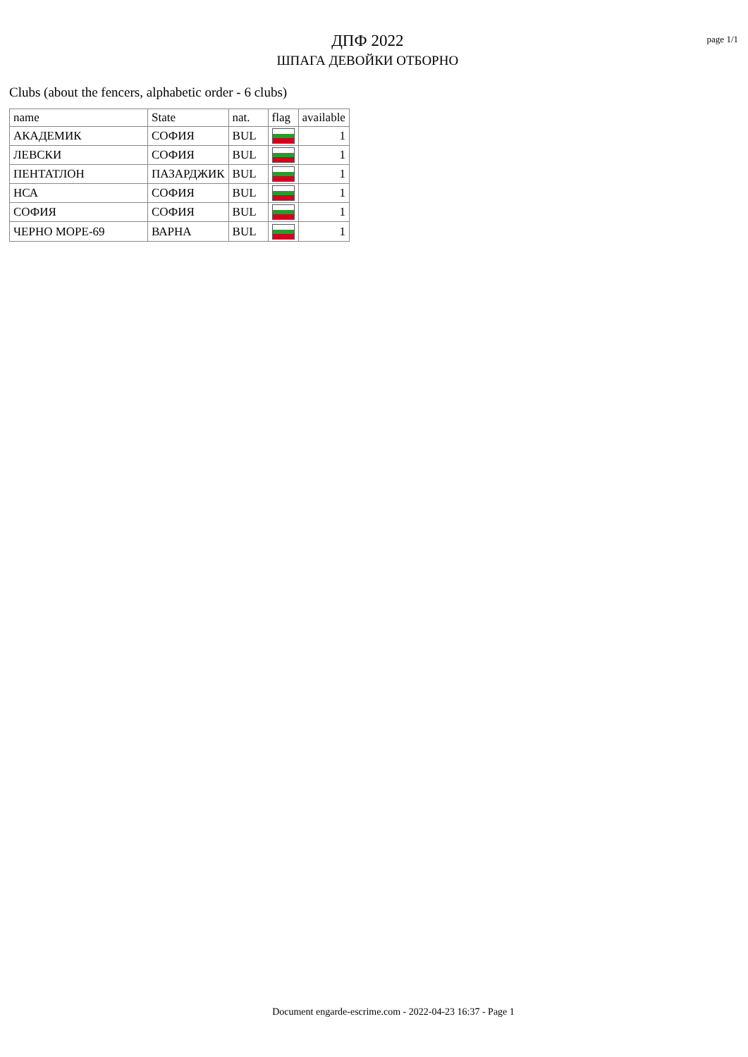ДПФ 2022
ШПАГА ДЕВОЙКИ ОТБОРНО
page 1/1
Clubs (about the fencers, alphabetic order - 6 clubs)
| name | State | nat. | flag | available |
| --- | --- | --- | --- | --- |
| АКАДЕМИК | СОФИЯ | BUL | | 1 |
| ЛЕВСКИ | СОФИЯ | BUL | | 1 |
| ПЕНТАТЛОН | ПАЗАРДЖИК | BUL | | 1 |
| НСА | СОФИЯ | BUL | | 1 |
| СОФИЯ | СОФИЯ | BUL | | 1 |
| ЧЕРНО МОРЕ-69 | ВАРНА | BUL | | 1 |
Document engarde-escrime.com - 2022-04-23 16:37 - Page 1